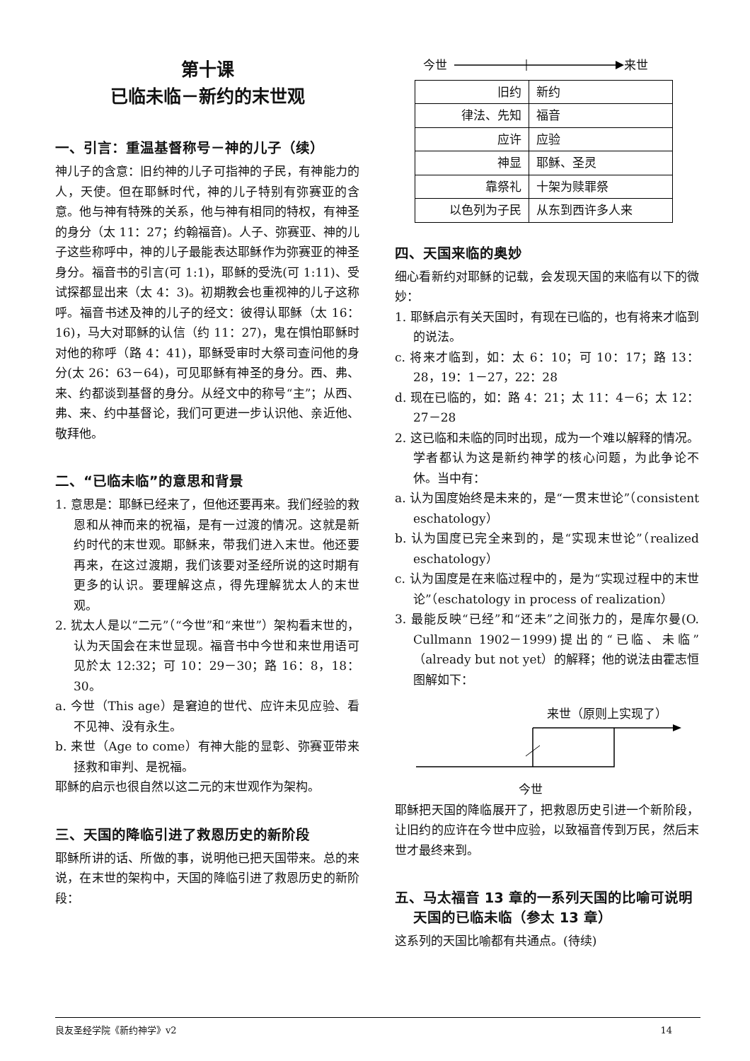第十课
已临未临－新约的末世观
一、引言：重温基督称号－神的儿子（续）
神儿子的含意：旧约神的儿子可指神的子民，有神能力的人，天使。但在耶稣时代，神的儿子特别有弥赛亚的含意。他与神有特殊的关系，他与神有相同的特权，有神圣的身分（太 11：27；约翰福音)。人子、弥赛亚、神的儿子这些称呼中，神的儿子最能表达耶稣作为弥赛亚的神圣身分。福音书的引言(可 1:1)，耶稣的受洗(可 1:11)、受试探都显出来（太 4：3)。初期教会也重视神的儿子这称呼。福音书述及神的儿子的经文：彼得认耶稣（太 16：16)，马大对耶稣的认信（约 11：27)，鬼在惧怕耶稣时对他的称呼（路 4：41)，耶稣受审时大祭司查问他的身分(太 26：63－64)，可见耶稣有神圣的身分。西、弗、来、约都谈到基督的身分。从经文中的称号“主”；从西、弗、来、约中基督论，我们可更进一步认识他、亲近他、敬拜他。
二、“已临未临”的意思和背景
1. 意思是：耶稣已经来了，但他还要再来。我们经验的救恩和从神而来的祝福，是有一过渡的情况。这就是新约时代的末世观。耶稣来，带我们进入末世。他还要再来，在这过渡期，我们该要对圣经所说的这时期有更多的认识。要理解这点，得先理解犹太人的末世观。
2. 犹太人是以“二元”（“今世”和“来世”）架构看末世的，认为天国会在末世显现。福音书中今世和来世用语可见於太 12:32；可 10：29－30；路 16：8，18：30。
a. 今世（This age）是窘迫的世代、应许未见应验、看不见神、没有永生。
b. 来世（Age to come）有神大能的显彰、弥赛亚带来拯救和审判、是祝福。
耶稣的启示也很自然以这二元的末世观作为架构。
三、天国的降临引进了救恩历史的新阶段
耶稣所讲的话、所做的事，说明他已把天国带来。总的来说，在末世的架构中，天国的降临引进了救恩历史的新阶段：
今世 来世
| 旧约 | 新约 |
| 律法、先知 | 福音 |
| 应许 | 应验 |
| 神显 | 耶稣、圣灵 |
| 靠祭礼 | 十架为赎罪祭 |
| 以色列为子民 | 从东到西许多人来 |
四、天国来临的奥妙
细心看新约对耶稣的记载，会发现天国的来临有以下的微妙：
1. 耶稣启示有关天国时，有现在已临的，也有将来才临到的说法。
c. 将来才临到，如：太 6：10；可 10：17；路 13：28，19：1－27，22：28
d. 现在已临的，如：路 4：21；太 11：4－6；太 12：27－28
2. 这已临和未临的同时出现，成为一个难以解释的情况。学者都认为这是新约神学的核心问题，为此争论不休。当中有：
a. 认为国度始终是未来的，是“一贯末世论”（consistent eschatology）
b. 认为国度已完全来到的，是“实现末世论”（realized eschatology）
c. 认为国度是在来临过程中的，是为“实现过程中的末世论”（eschatology in process of realization）
3. 最能反映“已经”和“还未”之间张力的，是库尔曼(O. Cullmann 1902－1999)提出的“已临、未临”（already but not yet）的解释；他的说法由霍志恒图解如下：
来世（原则上实现了）
今世
耶稣把天国的降临展开了，把救恩历史引进一个新阶段，让旧约的应许在今世中应验，以致福音传到万民，然后末世才最终来到。
五、马太福音 13 章的一系列天国的比喻可说明　天国的已临未临（参太 13 章）
这系列的天国比喻都有共通点。(待续)
良友圣经学院《新约神学》v2 14